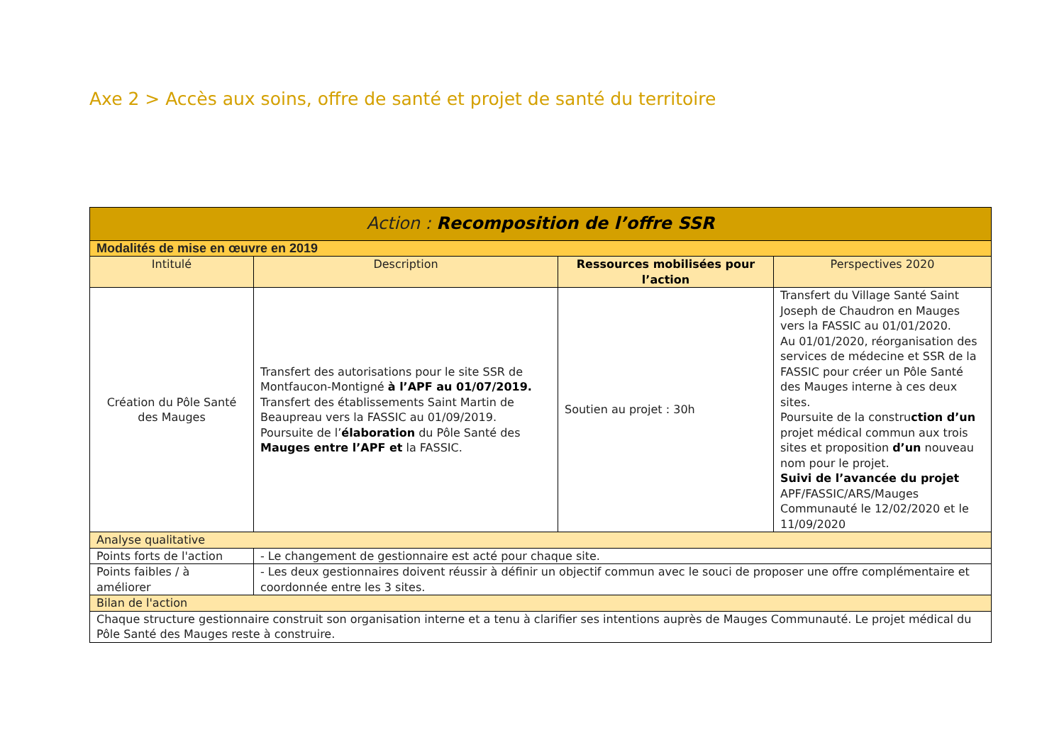Axe 2 > Accès aux soins, offre de santé et projet de santé du territoire
| Action : Recomposition de l’offre SSR | | | |
| --- | --- | --- | --- |
| Modalités de mise en œuvre en 2019 | | | |
| Intitulé | Description | Ressources mobilisées pour l’action | Perspectives 2020 |
| Création du Pôle Santé des Mauges | Transfert des autorisations pour le site SSR de Montfaucon-Montigné à l’APF au 01/07/2019. Transfert des établissements Saint Martin de Beaupreau vers la FASSIC au 01/09/2019. Poursuite de l’ élaboration du Pôle Santé des Mauges entre l’APF et la FASSIC. | Soutien au projet : 30h | Transfert du Village Santé Saint Joseph de Chaudron en Mauges vers la FASSIC au 01/01/2020. Au 01/01/2020, réorganisation des services de médecine et SSR de la FASSIC pour créer un Pôle Santé des Mauges interne à ces deux sites. Poursuite de la constru ction d’un projet médical commun aux trois sites et proposition d’un nouveau nom pour le projet. Suivi de l’avancée du projet APF/FASSIC/ARS/Mauges Communauté le 12/02/2020 et le 11/09/2020 |
| Analyse qualitative | | | |
| Points forts de l'action | - Le changement de gestionnaire est acté pour chaque site. | | |
| Points faibles / à améliorer | - Les deux gestionnaires doivent réussir à définir un objectif commun avec le souci de proposer une offre complémentaire et coordonnée entre les 3 sites. | | |
| Bilan de l'action | | | |
| Chaque structure gestionnaire construit son organisation interne et a tenu à clarifier ses intentions auprès de Mauges Communauté. Le projet médical du Pôle Santé des Mauges reste à construire. | | | |